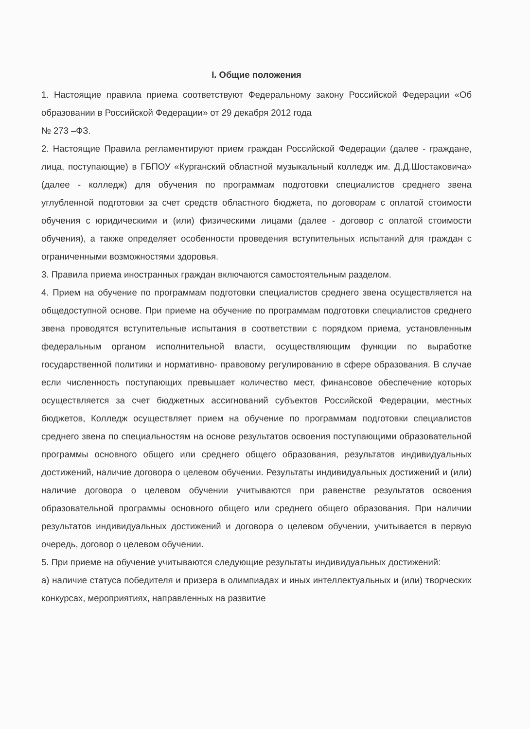I. Общие положения
1. Настоящие правила приема соответствуют Федеральному закону Российской Федерации «Об образовании в Российской Федерации» от 29 декабря 2012 года
№ 273 –ФЗ.
2. Настоящие Правила регламентируют прием граждан Российской Федерации (далее - граждане, лица, поступающие) в ГБПОУ «Курганский областной музыкальный колледж им. Д.Д.Шостаковича» (далее - колледж) для обучения по программам подготовки специалистов среднего звена углубленной подготовки за счет средств областного бюджета, по договорам с оплатой стоимости обучения с юридическими и (или) физическими лицами (далее - договор с оплатой стоимости обучения), а также определяет особенности проведения вступительных испытаний для граждан с ограниченными возможностями здоровья.
3. Правила приема иностранных граждан включаются самостоятельным разделом.
4. Прием на обучение по программам подготовки специалистов среднего звена осуществляется на общедоступной основе. При приеме на обучение по программам подготовки специалистов среднего звена проводятся вступительные испытания в соответствии с порядком приема, установленным федеральным органом исполнительной власти, осуществляющим функции по выработке государственной политики и нормативно- правовому регулированию в сфере образования. В случае если численность поступающих превышает количество мест, финансовое обеспечение которых осуществляется за счет бюджетных ассигнований субъектов Российской Федерации, местных бюджетов, Колледж осуществляет прием на обучение по программам подготовки специалистов среднего звена по специальностям на основе результатов освоения поступающими образовательной программы основного общего или среднего общего образования, результатов индивидуальных достижений, наличие договора о целевом обучении. Результаты индивидуальных достижений и (или) наличие договора о целевом обучении учитываются при равенстве результатов освоения образовательной программы основного общего или среднего общего образования. При наличии результатов индивидуальных достижений и договора о целевом обучении, учитывается в первую очередь, договор о целевом обучении.
5. При приеме на обучение учитываются следующие результаты индивидуальных достижений:
а) наличие статуса победителя и призера в олимпиадах и иных интеллектуальных и (или) творческих конкурсах, мероприятиях, направленных на развитие